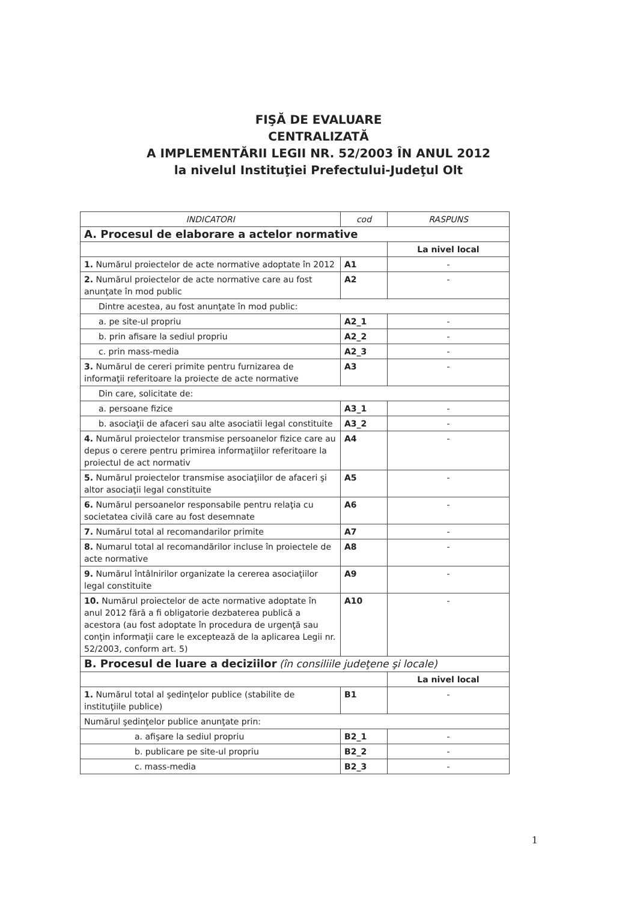FIŞĂ DE EVALUARE
CENTRALIZATĂ
A IMPLEMENTĂRII LEGII NR. 52/2003 ÎN ANUL 2012
la nivelul Instituţiei Prefectului-Judeţul Olt
| INDICATORI | cod | RASPUNS |
| --- | --- | --- |
| A. Procesul de elaborare a actelor normative | | |
| | | La nivel local |
| 1. Numărul proiectelor de acte normative adoptate în 2012 | A1 | - |
| 2. Numărul proiectelor de acte normative care au fost anunţate în mod public | A2 | - |
| Dintre acestea, au fost anunţate în mod public: | | |
| a. pe site-ul propriu | A2_1 | - |
| b. prin afisare la sediul propriu | A2_2 | - |
| c. prin mass-media | A2_3 | - |
| 3. Numărul de cereri primite pentru furnizarea de informaţii referitoare la proiecte de acte normative | A3 | - |
| Din care, solicitate de: | | |
| a. persoane fizice | A3_1 | - |
| b. asociaţii de afaceri sau alte asociatii legal constituite | A3_2 | - |
| 4. Numărul proiectelor transmise persoanelor fizice care au depus o cerere pentru primirea informaţiilor referitoare la proiectul de act normativ | A4 | - |
| 5. Numărul proiectelor transmise asociaţiilor de afaceri şi altor asociaţii legal constituite | A5 | - |
| 6. Numărul persoanelor responsabile pentru relaţia cu societatea civilă care au fost desemnate | A6 | - |
| 7. Numărul total al recomandarilor primite | A7 | - |
| 8. Numarul total al recomandărilor incluse în proiectele de acte normative | A8 | - |
| 9. Numărul întâlnirilor organizate la cererea asociaţiilor legal constituite | A9 | - |
| 10. Numărul proiectelor de acte normative adoptate în anul 2012 fără a fi obligatorie dezbaterea publică a acestora (au fost adoptate în procedura de urgenţă sau conţin informaţii care le exceptează de la aplicarea Legii nr. 52/2003, conform art. 5) | A10 | - |
| B. Procesul de luare a deciziilor (în consiliile judeţene şi locale) | | |
| | | La nivel local |
| 1. Numărul total al şedinţelor publice (stabilite de instituţiile publice) | B1 | - |
| Numărul şedinţelor publice anunţate prin: | | |
| a. afişare la sediul propriu | B2_1 | - |
| b. publicare pe site-ul propriu | B2_2 | - |
| c. mass-media | B2_3 | - |
1